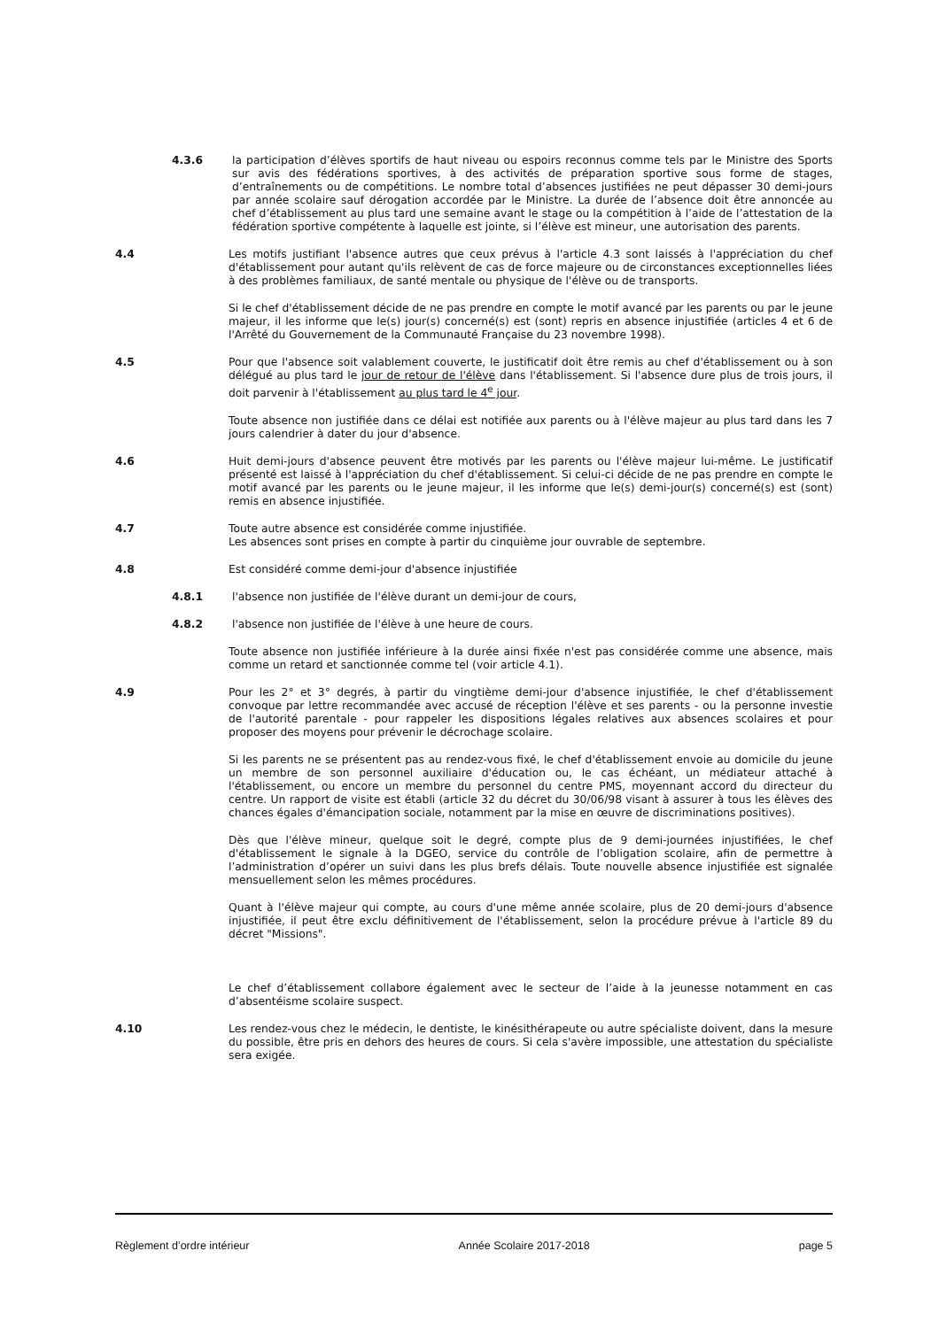4.3.6 la participation d’élèves sportifs de haut niveau ou espoirs reconnus comme tels par le Ministre des Sports sur avis des fédérations sportives, à des activités de préparation sportive sous forme de stages, d’entraînements ou de compétitions. Le nombre total d’absences justifiées ne peut dépasser 30 demi-jours par année scolaire sauf dérogation accordée par le Ministre. La durée de l’absence doit être annoncée au chef d’établissement au plus tard une semaine avant le stage ou la compétition à l’aide de l’attestation de la fédération sportive compétente à laquelle est jointe, si l’élève est mineur, une autorisation des parents.
4.4 Les motifs justifiant l'absence autres que ceux prévus à l'article 4.3 sont laissés à l'appréciation du chef d'établissement pour autant qu'ils relèvent de cas de force majeure ou de circonstances exceptionnelles liées à des problèmes familiaux, de santé mentale ou physique de l'élève ou de transports.
Si le chef d'établissement décide de ne pas prendre en compte le motif avancé par les parents ou par le jeune majeur, il les informe que le(s) jour(s) concerné(s) est (sont) repris en absence injustifiée (articles 4 et 6 de l'Arrêté du Gouvernement de la Communauté Française du 23 novembre 1998).
4.5 Pour que l'absence soit valablement couverte, le justificatif doit être remis au chef d'établissement ou à son délégué au plus tard le jour de retour de l'élève dans l'établissement. Si l'absence dure plus de trois jours, il doit parvenir à l'établissement au plus tard le 4<sup>e</sup> jour.
Toute absence non justifiée dans ce délai est notifiée aux parents ou à l'élève majeur au plus tard dans les 7 jours calendrier à dater du jour d'absence.
4.6 Huit demi-jours d'absence peuvent être motivés par les parents ou l'élève majeur lui-même. Le justificatif présenté est laissé à l'appréciation du chef d'établissement. Si celui-ci décide de ne pas prendre en compte le motif avancé par les parents ou le jeune majeur, il les informe que le(s) demi-jour(s) concerné(s) est (sont) remis en absence injustifiée.
4.7 Toute autre absence est considérée comme injustifiée.
Les absences sont prises en compte à partir du cinquième jour ouvrable de septembre.
4.8 Est considéré comme demi-jour d'absence injustifiée
4.8.1 l'absence non justifiée de l'élève durant un demi-jour de cours,
4.8.2 l'absence non justifiée de l'élève à une heure de cours.
Toute absence non justifiée inférieure à la durée ainsi fixée n'est pas considérée comme une absence, mais comme un retard et sanctionnée comme tel (voir article 4.1).
4.9 Pour les 2° et 3° degrés, à partir du vingtième demi-jour d'absence injustifiée, le chef d'établissement convoque par lettre recommandée avec accusé de réception l'élève et ses parents - ou la personne investie de l'autorité parentale - pour rappeler les dispositions légales relatives aux absences scolaires et pour proposer des moyens pour prévenir le décrochage scolaire.
Si les parents ne se présentent pas au rendez-vous fixé, le chef d'établissement envoie au domicile du jeune un membre de son personnel auxiliaire d'éducation ou, le cas échéant, un médiateur attaché à l'établissement, ou encore un membre du personnel du centre PMS, moyennant accord du directeur du centre. Un rapport de visite est établi (article 32 du décret du 30/06/98 visant à assurer à tous les élèves des chances égales d'émancipation sociale, notamment par la mise en œuvre de discriminations positives).
Dès que l'élève mineur, quelque soit le degré, compte plus de 9 demi-journées injustifiées, le chef d'établissement le signale à la DGEO, service du contrôle de l’obligation scolaire, afin de permettre à l’administration d’opérer un suivi dans les plus brefs délais. Toute nouvelle absence injustifiée est signalée mensuellement selon les mêmes procédures.
Quant à l'élève majeur qui compte, au cours d'une même année scolaire, plus de 20 demi-jours d'absence injustifiée, il peut être exclu définitivement de l'établissement, selon la procédure prévue à l'article 89 du décret "Missions".
Le chef d’établissement collabore également avec le secteur de l’aide à la jeunesse notamment en cas d’absentéisme scolaire suspect.
4.10 Les rendez-vous chez le médecin, le dentiste, le kinésithérapeute ou autre spécialiste doivent, dans la mesure du possible, être pris en dehors des heures de cours. Si cela s'avère impossible, une attestation du spécialiste sera exigée.
Règlement d’ordre intérieur Année Scolaire 2017-2018 page 5